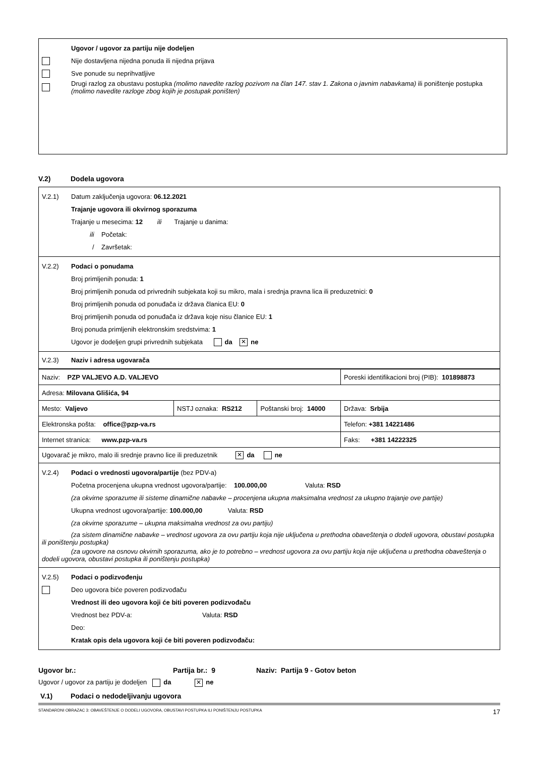Ugovor / ugovor za partiju nije dodeljen
Nije dostavljena nijedna ponuda ili nijedna prijava
Sve ponude su neprihvatljive
Drugi razlog za obustavu postupka (molimo navedite razlog pozivom na član 147. stav 1. Zakona o javnim nabavkama) ili poništenje postupka (molimo navedite razloge zbog kojih je postupak poništen)
V.2) Dodela ugovora
V.2.1) Datum zaključenja ugovora: 06.12.2021
Trajanje ugovora ili okvirnog sporazuma
Trajanje u mesecima: 12 ili Trajanje u danima:
ili Početak:
/ Završetak:
V.2.2) Podaci o ponudama
Broj primljenih ponuda: 1
Broj primljenih ponuda od privrednih subjekata koji su mikro, mala i srednja pravna lica ili preduzetnici: 0
Broj primljenih ponuda od ponuđača iz država članica EU: 0
Broj primljenih ponuda od ponuđača iz država koje nisu članice EU: 1
Broj ponuda primljenih elektronskim sredstvima: 1
Ugovor je dodeljen grupi privrednih subjekata da ✕ ne
V.2.3) Naziv i adresa ugovarača
| Naziv: PZP VALJEVO A.D. VALJEVO | | | Poreski identifikacioni broj (PIB): 101898873 |
| Adresa: Milovana Glišića, 94 | | | |
| Mesto: Valjevo | NSTJ oznaka: RS212 | Poštanski broj: 14000 | Država: Srbija |
| Elektronska pošta: office@pzp-va.rs | | | Telefon: +381 14221486 |
| Internet stranica: www.pzp-va.rs | | | Faks: +381 14222325 |
| Ugovarač je mikro, malo ili srednje pravno lice ili preduzetnik ✕ da ne | | | |
V.2.4) Podaci o vrednosti ugovora/partije (bez PDV-a)
Početna procenjena ukupna vrednost ugovora/partije: 100.000,00 Valuta: RSD
(za okvirne sporazume ili sisteme dinamične nabavke – procenjena ukupna maksimalna vrednost za ukupno trajanje ove partije)
Ukupna vrednost ugovora/partije: 100.000,00 Valuta: RSD
(za okvirne sporazume – ukupna maksimalna vrednost za ovu partiju)
(za sistem dinamične nabavke – vrednost ugovora za ovu partiju koja nije uključena u prethodna obaveštenja o dodeli ugovora, obustavi postupka ili poništenju postupka)
(za ugovore na osnovu okvirnih sporazuma, ako je to potrebno – vrednost ugovora za ovu partiju koja nije uključena u prethodna obaveštenja o dodeli ugovora, obustavi postupka ili poništenju postupka)
V.2.5) Podaci o podizvođenju
Deo ugovora biće poveren podizvođaču
Vrednost ili deo ugovora koji će biti poveren podizvođaču
Vrednost bez PDV-a: Valuta: RSD
Deo:
Kratak opis dela ugovora koji će biti poveren podizvođaču:
Ugovor br.: Partija br.: 9 Naziv: Partija 9 - Gotov beton
Ugovor / ugovor za partiju je dodeljen da ✕ ne
V.1) Podaci o nedodeljivanju ugovora
STANDARDNI OBRAZAC 3: OBAVEŠTENJE O DODELI UGOVORA, OBUSTAVI POSTUPKA ILI PONIŠTENJU POSTUPKA 17